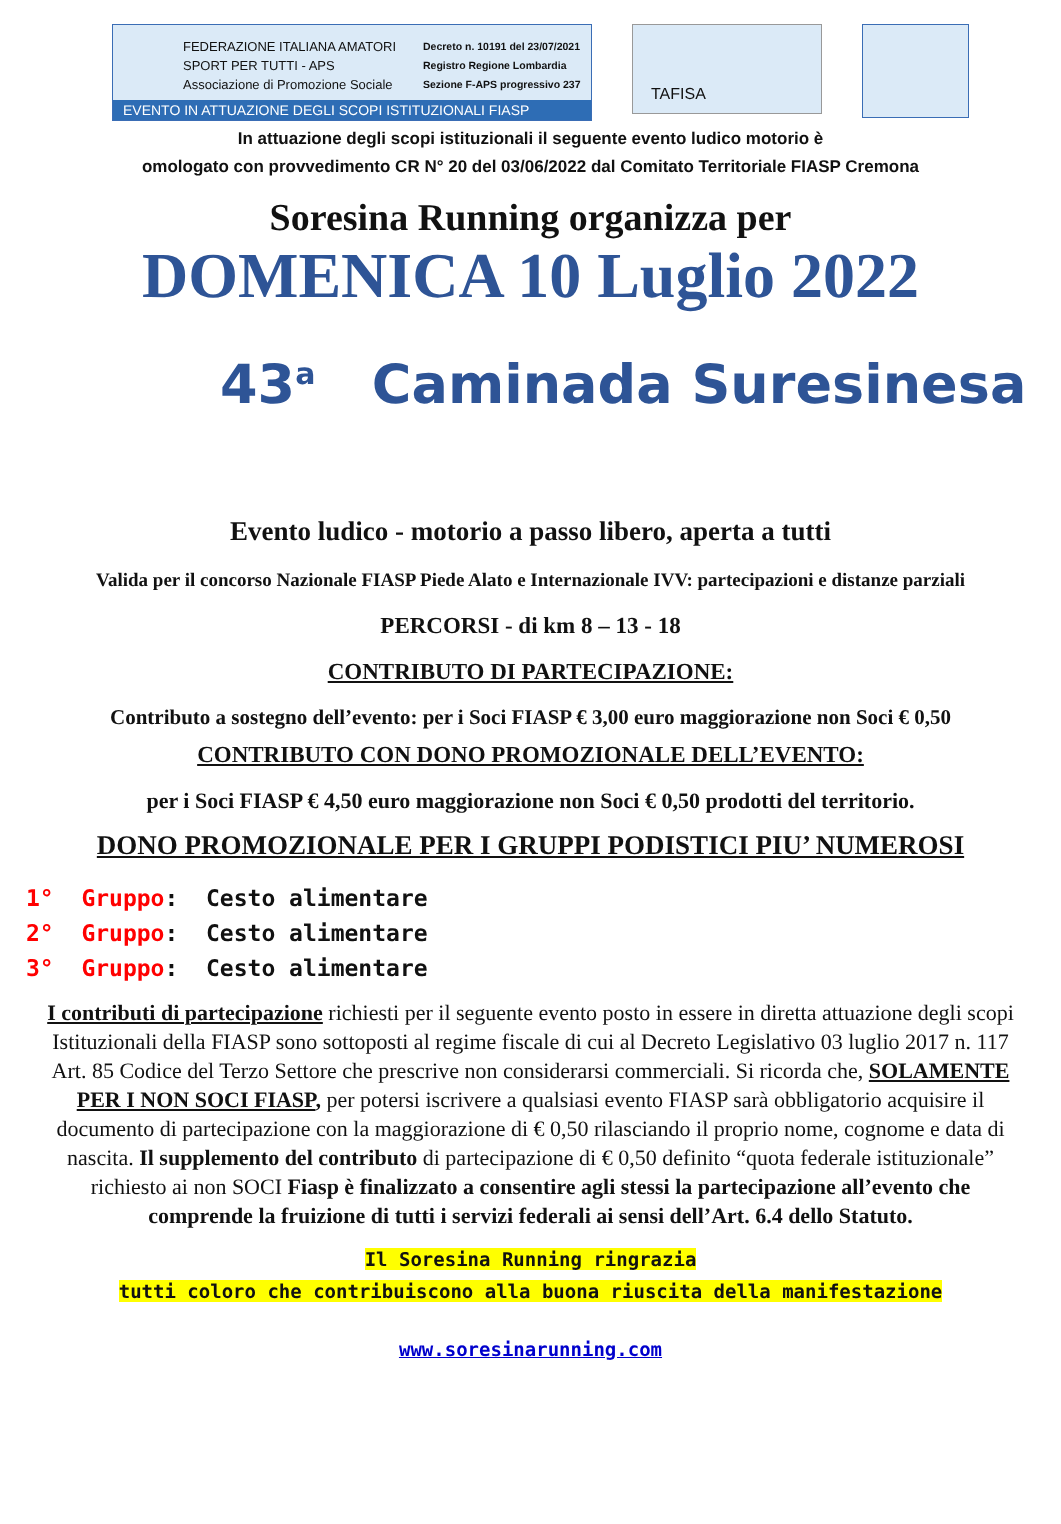FEDERAZIONE ITALIANA AMATORI
SPORT PER TUTTI - APS
Associazione di Promozione Sociale
Decreto n. 10191 del 23/07/2021
Registro Regione Lombardia
Sezione F-APS progressivo 237
EVENTO IN ATTUAZIONE DEGLI SCOPI ISTITUZIONALI FIASP
TAFISA
In attuazione degli scopi istituzionali il seguente evento ludico motorio è
omologato con provvedimento CR N° 20 del 03/06/2022 dal Comitato Territoriale FIASP Cremona
Soresina Running organizza per
DOMENICA 10 Luglio 2022
43<sup>a</sup> Caminada Suresinesa
Evento ludico - motorio a passo libero, aperta a tutti
Valida per il concorso Nazionale FIASP Piede Alato e Internazionale IVV: partecipazioni e distanze parziali
PERCORSI - di km 8 – 13 - 18
CONTRIBUTO DI PARTECIPAZIONE:
Contributo a sostegno dell’evento: per i Soci FIASP € 3,00 euro maggiorazione non Soci € 0,50
CONTRIBUTO CON DONO PROMOZIONALE DELL’EVENTO:
per i Soci FIASP € 4,50 euro maggiorazione non Soci € 0,50 prodotti del territorio.
DONO PROMOZIONALE PER I GRUPPI PODISTICI PIU’ NUMEROSI
1° Gruppo: Cesto alimentare
2° Gruppo: Cesto alimentare
3° Gruppo: Cesto alimentare
I contributi di partecipazione richiesti per il seguente evento posto in essere in diretta attuazione degli scopi Istituzionali della FIASP sono sottoposti al regime fiscale di cui al Decreto Legislativo 03 luglio 2017 n. 117 Art. 85 Codice del Terzo Settore che prescrive non considerarsi commerciali. Si ricorda che, SOLAMENTE PER I NON SOCI FIASP, per potersi iscrivere a qualsiasi evento FIASP sarà obbligatorio acquisire il documento di partecipazione con la maggiorazione di € 0,50 rilasciando il proprio nome, cognome e data di nascita. Il supplemento del contributo di partecipazione di € 0,50 definito “quota federale istituzionale” richiesto ai non SOCI Fiasp è finalizzato a consentire agli stessi la partecipazione all’evento che comprende la fruizione di tutti i servizi federali ai sensi dell’Art. 6.4 dello Statuto.
Il Soresina Running ringrazia
tutti coloro che contribuiscono alla buona riuscita della manifestazione
www.soresinarunning.com